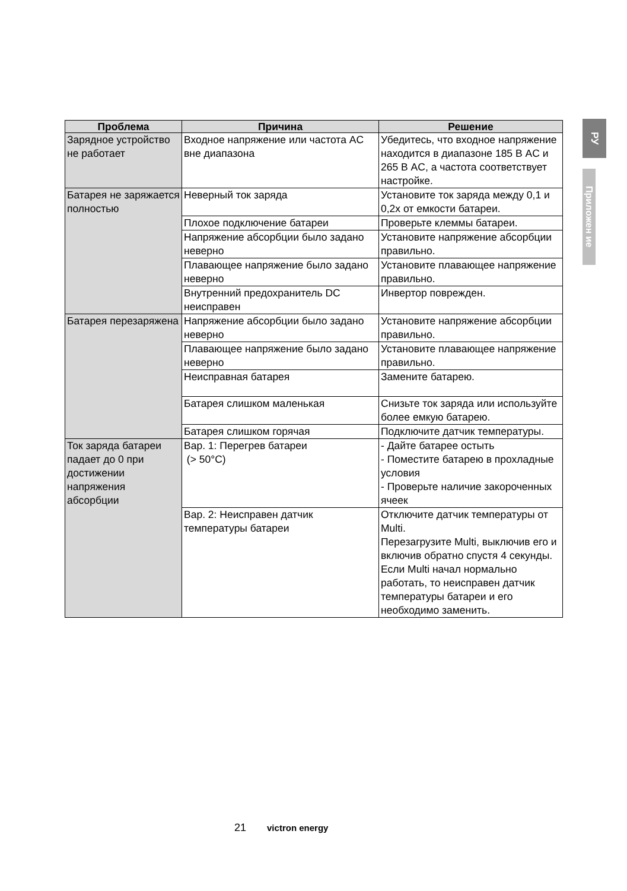РУ
Приложен ие
| Проблема | Причина | Решение |
| --- | --- | --- |
| Зарядное устройство не работает | Входное напряжение или частота AC вне диапазона | Убедитесь, что входное напряжение находится в диапазоне 185 В AC и 265 В AC, а частота соответствует настройке. |
| Батарея не заряжается полностью | Неверный ток заряда | Установите ток заряда между 0,1 и 0,2x от емкости батареи. |
| | Плохое подключение батареи | Проверьте клеммы батареи. |
| | Напряжение абсорбции было задано неверно | Установите напряжение абсорбции правильно. |
| | Плавающее напряжение было задано неверно | Установите плавающее напряжение правильно. |
| | Внутренний предохранитель DC неисправен | Инвертор поврежден. |
| Батарея перезаряжена | Напряжение абсорбции было задано неверно | Установите напряжение абсорбции правильно. |
| | Плавающее напряжение было задано неверно | Установите плавающее напряжение правильно. |
| | Неисправная батарея | Замените батарею. |
| | Батарея слишком маленькая | Снизьте ток заряда или используйте более емкую батарею. |
| | Батарея слишком горячая | Подключите датчик температуры. |
| Ток заряда батареи падает до 0 при достижении напряжения абсорбции | Вар. 1: Перегрев батареи (> 50°C) | - Дайте батарее остыть - Поместите батарею в прохладные условия - Проверьте наличие закороченных ячеек |
| | Вар. 2: Неисправен датчик температуры батареи | Отключите датчик температуры от Multi. Перезагрузите Multi, выключив его и включив обратно спустя 4 секунды. Если Multi начал нормально работать, то неисправен датчик температуры батареи и его необходимо заменить. |
21 victron energy